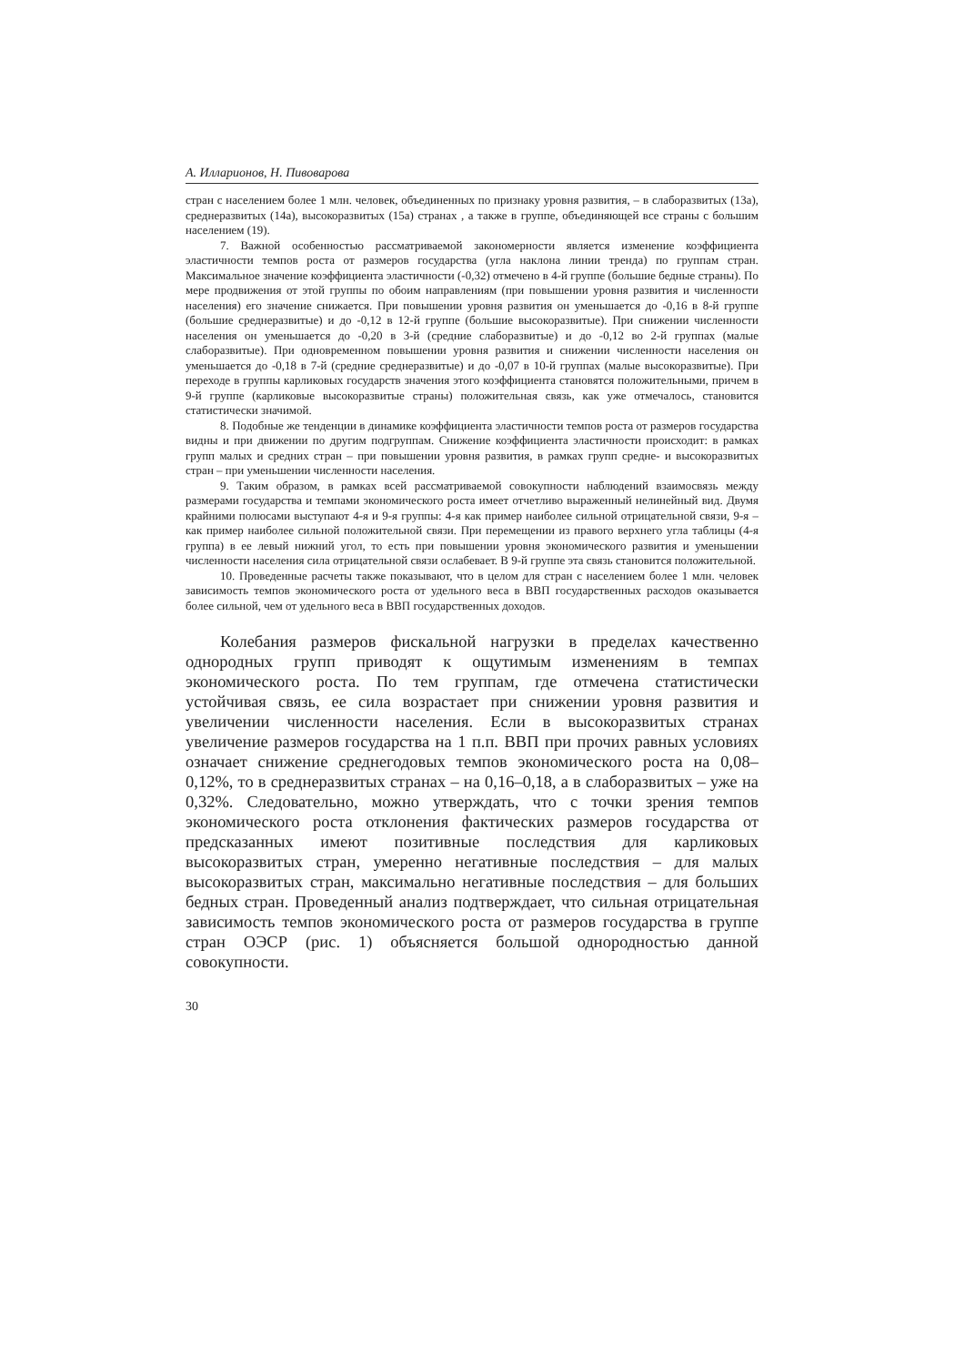А. Илларионов, Н. Пивоварова
стран с населением более 1 млн. человек, объединенных по признаку уровня развития, – в слаборазвитых (13а), среднеразвитых (14а), высокоразвитых (15а) странах , а также в группе, объединяющей все страны с большим населением (19).
7. Важной особенностью рассматриваемой закономерности является изменение коэффициента эластичности темпов роста от размеров государства (угла наклона линии тренда) по группам стран. Максимальное значение коэффициента эластичности (-0,32) отмечено в 4-й группе (большие бедные страны). По мере продвижения от этой группы по обоим направлениям (при повышении уровня развития и численности населения) его значение снижается. При повышении уровня развития он уменьшается до -0,16 в 8-й группе (большие среднеразвитые) и до -0,12 в 12-й группе (большие высокоразвитые). При снижении численности населения он уменьшается до -0,20 в 3-й (средние слаборазвитые) и до -0,12 во 2-й группах (малые слаборазвитые). При одновременном повышении уровня развития и снижении численности населения он уменьшается до -0,18 в 7-й (средние среднеразвитые) и до -0,07 в 10-й группах (малые высокоразвитые). При переходе в группы карликовых государств значения этого коэффициента становятся положительными, причем в 9-й группе (карликовые высокоразвитые страны) положительная связь, как уже отмечалось, становится статистически значимой.
8. Подобные же тенденции в динамике коэффициента эластичности темпов роста от размеров государства видны и при движении по другим подгруппам. Снижение коэффициента эластичности происходит: в рамках групп малых и средних стран – при повышении уровня развития, в рамках групп средне- и высокоразвитых стран – при уменьшении численности населения.
9. Таким образом, в рамках всей рассматриваемой совокупности наблюдений взаимосвязь между размерами государства и темпами экономического роста имеет отчетливо выраженный нелинейный вид. Двумя крайними полюсами выступают 4-я и 9-я группы: 4-я как пример наиболее сильной отрицательной связи, 9-я – как пример наиболее сильной положительной связи. При перемещении из правого верхнего угла таблицы (4-я группа) в ее левый нижний угол, то есть при повышении уровня экономического развития и уменьшении численности населения сила отрицательной связи ослабевает. В 9-й группе эта связь становится положительной.
10. Проведенные расчеты также показывают, что в целом для стран с населением более 1 млн. человек зависимость темпов экономического роста от удельного веса в ВВП государственных расходов оказывается более сильной, чем от удельного веса в ВВП государственных доходов.
Колебания размеров фискальной нагрузки в пределах качественно однородных групп приводят к ощутимым изменениям в темпах экономического роста. По тем группам, где отмечена статистически устойчивая связь, ее сила возрастает при снижении уровня развития и увеличении численности населения. Если в высокоразвитых странах увеличение размеров государства на 1 п.п. ВВП при прочих равных условиях означает снижение среднегодовых темпов экономического роста на 0,08–0,12%, то в среднеразвитых странах – на 0,16–0,18, а в слаборазвитых – уже на 0,32%. Следовательно, можно утверждать, что с точки зрения темпов экономического роста отклонения фактических размеров государства от предсказанных имеют позитивные последствия для карликовых высокоразвитых стран, умеренно негативные последствия – для малых высокоразвитых стран, максимально негативные последствия – для больших бедных стран. Проведенный анализ подтверждает, что сильная отрицательная зависимость темпов экономического роста от размеров государства в группе стран ОЭСР (рис. 1) объясняется большой однородностью данной совокупности.
30